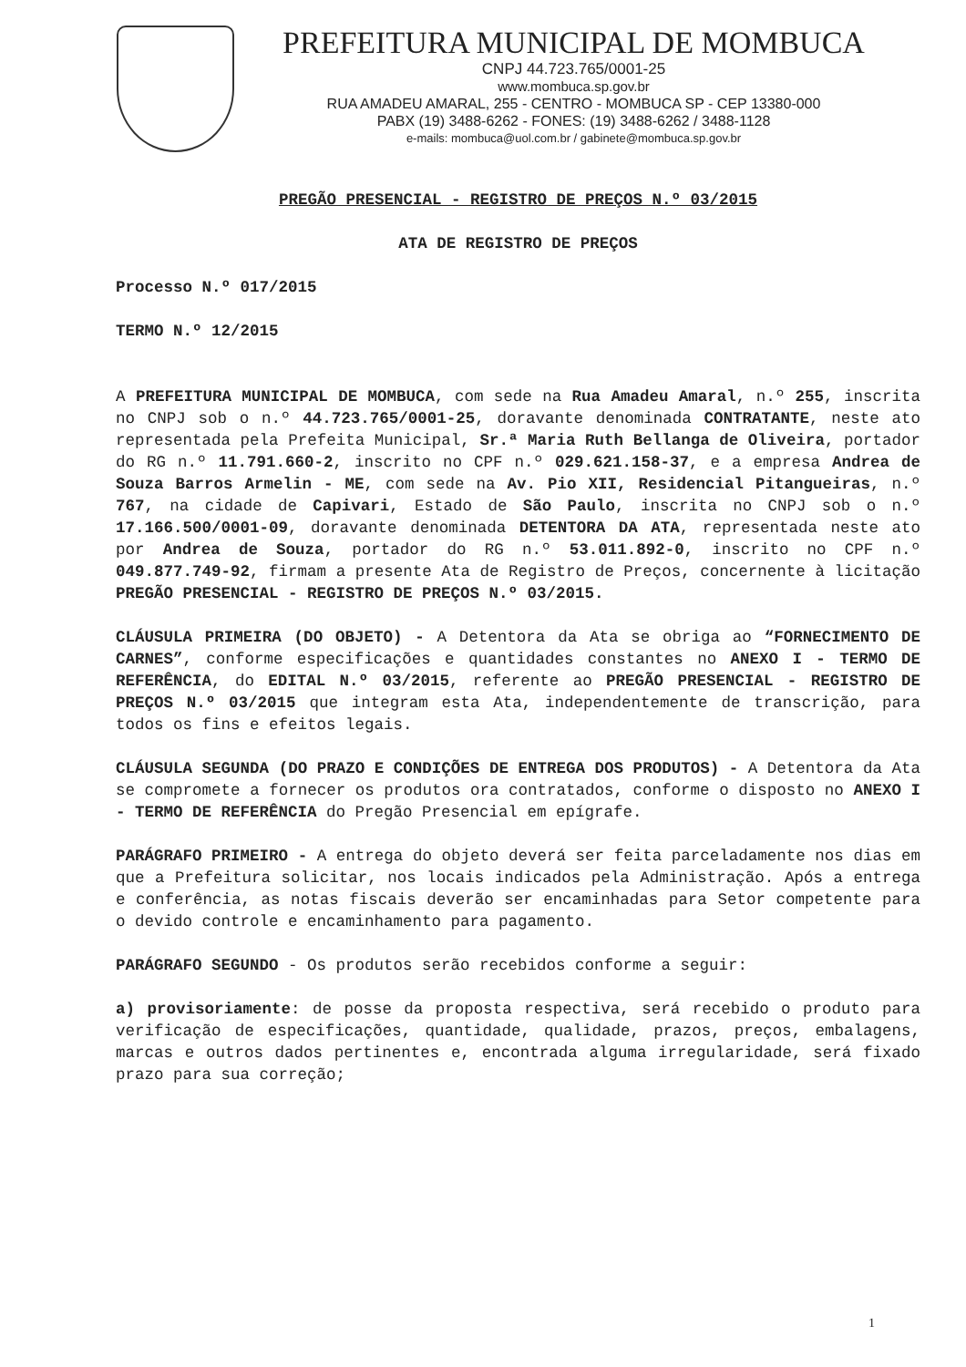PREFEITURA MUNICIPAL DE MOMBUCA
CNPJ 44.723.765/0001-25
www.mombuca.sp.gov.br
RUA AMADEU AMARAL, 255 - CENTRO - MOMBUCA SP - CEP 13380-000
PABX (19) 3488-6262 - FONES: (19) 3488-6262 / 3488-1128
e-mails: mombuca@uol.com.br / gabinete@mombuca.sp.gov.br
PREGÃO PRESENCIAL - REGISTRO DE PREÇOS N.º 03/2015
ATA DE REGISTRO DE PREÇOS
Processo N.º 017/2015
TERMO N.º 12/2015
A PREFEITURA MUNICIPAL DE MOMBUCA, com sede na Rua Amadeu Amaral, n.º 255, inscrita no CNPJ sob o n.º 44.723.765/0001-25, doravante denominada CONTRATANTE, neste ato representada pela Prefeita Municipal, Sr.ª Maria Ruth Bellanga de Oliveira, portador do RG n.º 11.791.660-2, inscrito no CPF n.º 029.621.158-37, e a empresa Andrea de Souza Barros Armelin - ME, com sede na Av. Pio XII, Residencial Pitangueiras, n.º 767, na cidade de Capivari, Estado de São Paulo, inscrita no CNPJ sob o n.º 17.166.500/0001-09, doravante denominada DETENTORA DA ATA, representada neste ato por Andrea de Souza, portador do RG n.º 53.011.892-0, inscrito no CPF n.º 049.877.749-92, firmam a presente Ata de Registro de Preços, concernente à licitação PREGÃO PRESENCIAL - REGISTRO DE PREÇOS N.º 03/2015.
CLÁUSULA PRIMEIRA (DO OBJETO) - A Detentora da Ata se obriga ao “FORNECIMENTO DE CARNES”, conforme especificações e quantidades constantes no ANEXO I - TERMO DE REFERÊNCIA, do EDITAL N.º 03/2015, referente ao PREGÃO PRESENCIAL - REGISTRO DE PREÇOS N.º 03/2015 que integram esta Ata, independentemente de transcrição, para todos os fins e efeitos legais.
CLÁUSULA SEGUNDA (DO PRAZO E CONDIÇÕES DE ENTREGA DOS PRODUTOS) - A Detentora da Ata se compromete a fornecer os produtos ora contratados, conforme o disposto no ANEXO I - TERMO DE REFERÊNCIA do Pregão Presencial em epígrafe.
PARÁGRAFO PRIMEIRO - A entrega do objeto deverá ser feita parceladamente nos dias em que a Prefeitura solicitar, nos locais indicados pela Administração. Após a entrega e conferência, as notas fiscais deverão ser encaminhadas para Setor competente para o devido controle e encaminhamento para pagamento.
PARÁGRAFO SEGUNDO - Os produtos serão recebidos conforme a seguir:
a) provisoriamente: de posse da proposta respectiva, será recebido o produto para verificação de especificações, quantidade, qualidade, prazos, preços, embalagens, marcas e outros dados pertinentes e, encontrada alguma irregularidade, será fixado prazo para sua correção;
1